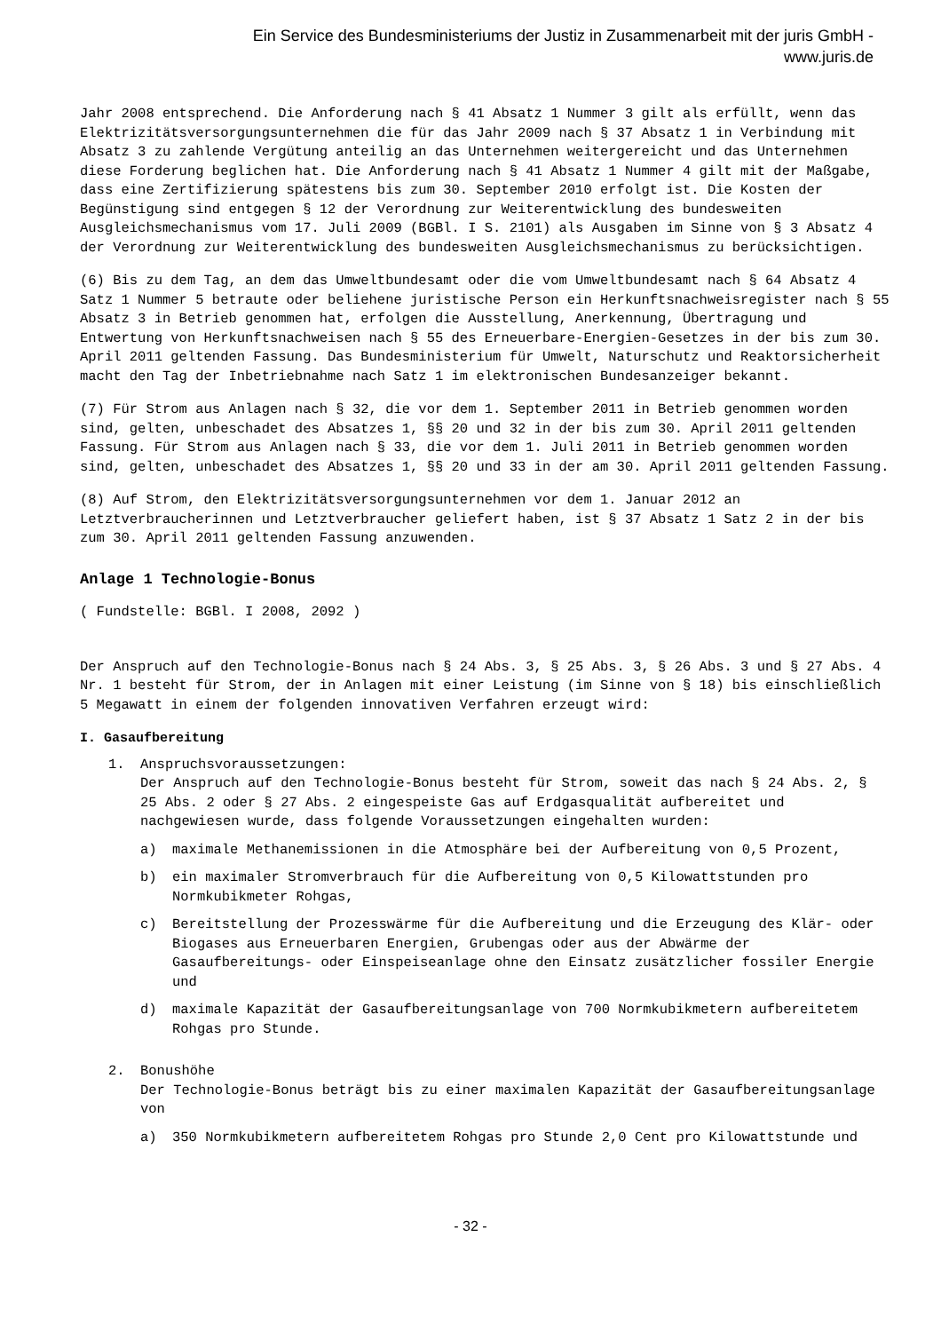Ein Service des Bundesministeriums der Justiz in Zusammenarbeit mit der juris GmbH -
www.juris.de
Jahr 2008 entsprechend. Die Anforderung nach § 41 Absatz 1 Nummer 3 gilt als erfüllt, wenn das Elektrizitätsversorgungsunternehmen die für das Jahr 2009 nach § 37 Absatz 1 in Verbindung mit Absatz 3 zu zahlende Vergütung anteilig an das Unternehmen weitergereicht und das Unternehmen diese Forderung beglichen hat. Die Anforderung nach § 41 Absatz 1 Nummer 4 gilt mit der Maßgabe, dass eine Zertifizierung spätestens bis zum 30. September 2010 erfolgt ist. Die Kosten der Begünstigung sind entgegen § 12 der Verordnung zur Weiterentwicklung des bundesweiten Ausgleichsmechanismus vom 17. Juli 2009 (BGBl. I S. 2101) als Ausgaben im Sinne von § 3 Absatz 4 der Verordnung zur Weiterentwicklung des bundesweiten Ausgleichsmechanismus zu berücksichtigen.
(6) Bis zu dem Tag, an dem das Umweltbundesamt oder die vom Umweltbundesamt nach § 64 Absatz 4 Satz 1 Nummer 5 betraute oder beliehene juristische Person ein Herkunftsnachweisregister nach § 55 Absatz 3 in Betrieb genommen hat, erfolgen die Ausstellung, Anerkennung, Übertragung und Entwertung von Herkunftsnachweisen nach § 55 des Erneuerbare-Energien-Gesetzes in der bis zum 30. April 2011 geltenden Fassung. Das Bundesministerium für Umwelt, Naturschutz und Reaktorsicherheit macht den Tag der Inbetriebnahme nach Satz 1 im elektronischen Bundesanzeiger bekannt.
(7) Für Strom aus Anlagen nach § 32, die vor dem 1. September 2011 in Betrieb genommen worden sind, gelten, unbeschadet des Absatzes 1, §§ 20 und 32 in der bis zum 30. April 2011 geltenden Fassung. Für Strom aus Anlagen nach § 33, die vor dem 1. Juli 2011 in Betrieb genommen worden sind, gelten, unbeschadet des Absatzes 1, §§ 20 und 33 in der am 30. April 2011 geltenden Fassung.
(8) Auf Strom, den Elektrizitätsversorgungsunternehmen vor dem 1. Januar 2012 an Letztverbraucherinnen und Letztverbraucher geliefert haben, ist § 37 Absatz 1 Satz 2 in der bis zum 30. April 2011 geltenden Fassung anzuwenden.
Anlage 1 Technologie-Bonus
( Fundstelle: BGBl. I 2008, 2092 )
Der Anspruch auf den Technologie-Bonus nach § 24 Abs. 3, § 25 Abs. 3, § 26 Abs. 3 und § 27 Abs. 4 Nr. 1 besteht für Strom, der in Anlagen mit einer Leistung (im Sinne von § 18) bis einschließlich 5 Megawatt in einem der folgenden innovativen Verfahren erzeugt wird:
I. Gasaufbereitung
1. Anspruchsvoraussetzungen:
Der Anspruch auf den Technologie-Bonus besteht für Strom, soweit das nach § 24 Abs. 2, § 25 Abs. 2 oder § 27 Abs. 2 eingespeiste Gas auf Erdgasqualität aufbereitet und nachgewiesen wurde, dass folgende Voraussetzungen eingehalten wurden:
a) maximale Methanemissionen in die Atmosphäre bei der Aufbereitung von 0,5 Prozent,
b) ein maximaler Stromverbrauch für die Aufbereitung von 0,5 Kilowattstunden pro Normkubikmeter Rohgas,
c) Bereitstellung der Prozesswärme für die Aufbereitung und die Erzeugung des Klär- oder Biogases aus Erneuerbaren Energien, Grubengas oder aus der Abwärme der Gasaufbereitungs- oder Einspeiseanlage ohne den Einsatz zusätzlicher fossiler Energie und
d) maximale Kapazität der Gasaufbereitungsanlage von 700 Normkubikmetern aufbereitetem Rohgas pro Stunde.
2. Bonushöhe
Der Technologie-Bonus beträgt bis zu einer maximalen Kapazität der Gasaufbereitungsanlage von
a) 350 Normkubikmetern aufbereitetem Rohgas pro Stunde 2,0 Cent pro Kilowattstunde und
- 32 -